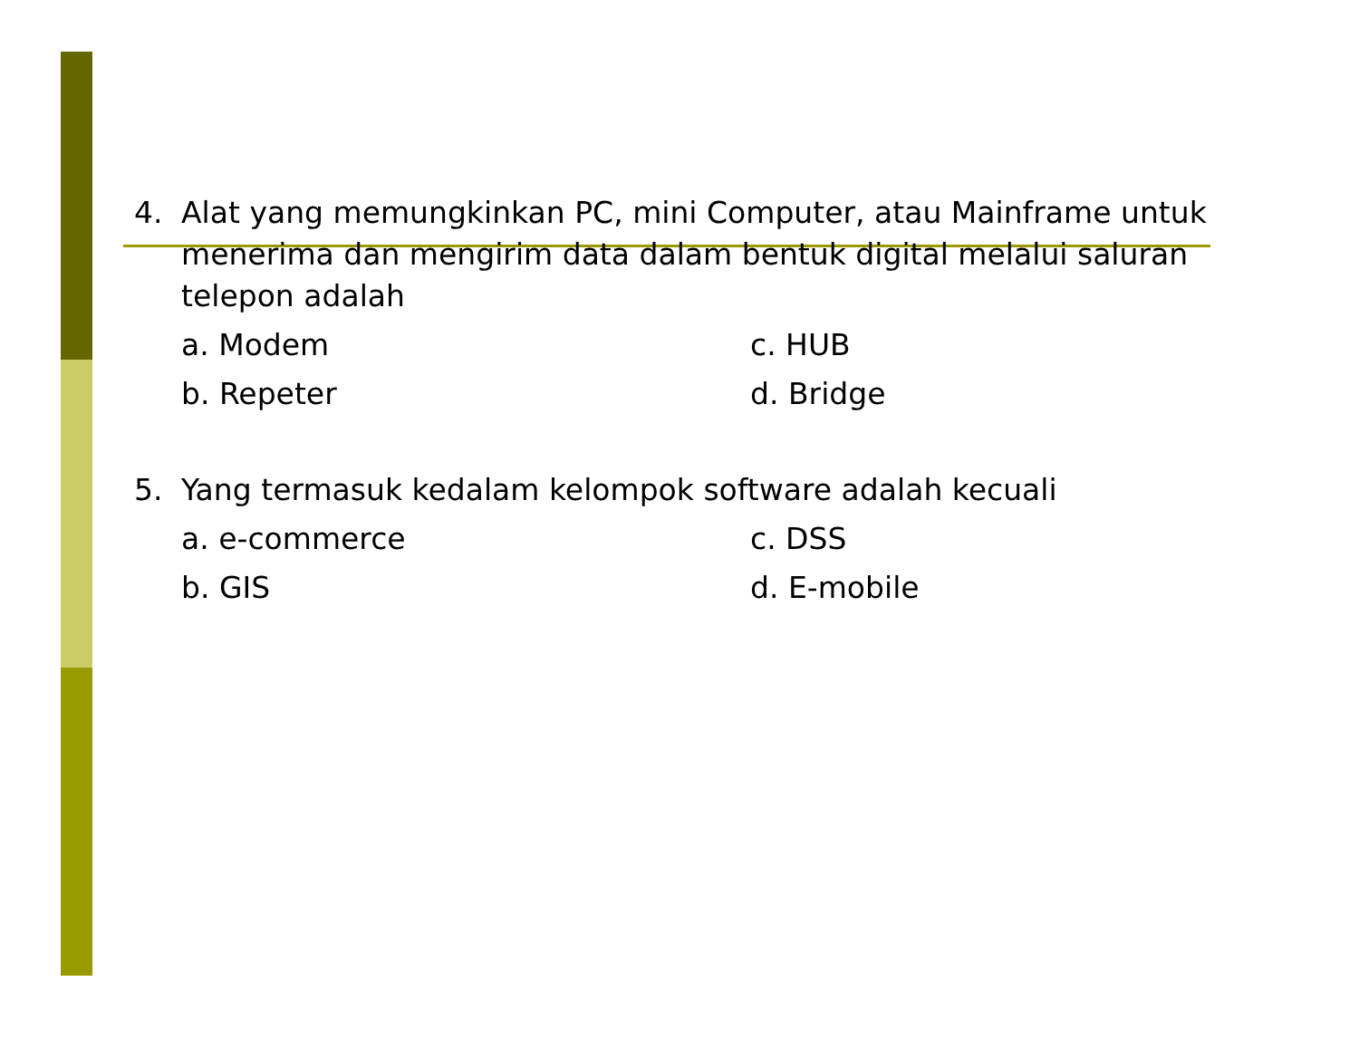4. Alat yang memungkinkan PC, mini Computer, atau Mainframe untuk menerima dan mengirim data dalam bentuk digital melalui saluran telepon adalah
a. Modem c. HUB b. Repeter d. Bridge
5. Yang termasuk kedalam kelompok software adalah kecuali
a. e-commerce c. DSS b. GIS d. E-mobile